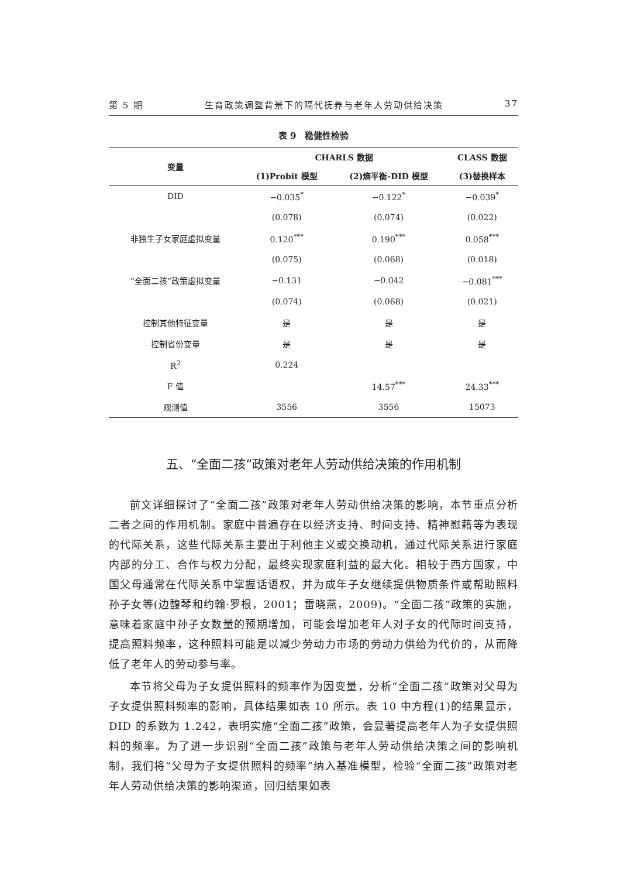第 5 期 生育政策调整背景下的隔代抚养与老年人劳动供给决策 37
表 9　稳健性检验
| 变量 | CHARLS 数据 | | CLASS 数据 |
| --- | --- | --- | --- |
| | (1)Probit 模型 | (2)熵平衡-DID 模型 | (3)替换样本 |
| DID | −0.035<sup>*</sup> | −0.122<sup>*</sup> | −0.039<sup>*</sup> |
| | (0.078) | (0.074) | (0.022) |
| 非独生子女家庭虚拟变量 | 0.120<sup>***</sup> | 0.190<sup>***</sup> | 0.058<sup>***</sup> |
| | (0.075) | (0.068) | (0.018) |
| “全面二孩”政策虚拟变量 | −0.131 | −0.042 | −0.081<sup>***</sup> |
| | (0.074) | (0.068) | (0.021) |
| 控制其他特征变量 | 是 | 是 | 是 |
| 控制省份变量 | 是 | 是 | 是 |
| R<sup>2</sup> | 0.224 | | |
| F 值 | | 14.57<sup>***</sup> | 24.33<sup>***</sup> |
| 观测值 | 3556 | 3556 | 15073 |
五、“全面二孩”政策对老年人劳动供给决策的作用机制
前文详细探讨了“全面二孩”政策对老年人劳动供给决策的影响，本节重点分析二者之间的作用机制。家庭中普遍存在以经济支持、时间支持、精神慰藉等为表现的代际关系，这些代际关系主要出于利他主义或交换动机，通过代际关系进行家庭内部的分工、合作与权力分配，最终实现家庭利益的最大化。相较于西方国家，中国父母通常在代际关系中掌握话语权，并为成年子女继续提供物质条件或帮助照料孙子女等(边馥琴和约翰·罗根，2001；雷晓燕，2009)。“全面二孩”政策的实施，意味着家庭中孙子女数量的预期增加，可能会增加老年人对子女的代际时间支持，提高照料频率，这种照料可能是以减少劳动力市场的劳动力供给为代价的，从而降低了老年人的劳动参与率。
本节将父母为子女提供照料的频率作为因变量，分析“全面二孩”政策对父母为子女提供照料频率的影响，具体结果如表 10 所示。表 10 中方程(1)的结果显示，DID 的系数为 1.242，表明实施“全面二孩”政策，会显著提高老年人为子女提供照料的频率。为了进一步识别“全面二孩”政策与老年人劳动供给决策之间的影响机制，我们将“父母为子女提供照料的频率”纳入基准模型，检验“全面二孩”政策对老年人劳动供给决策的影响渠道，回归结果如表